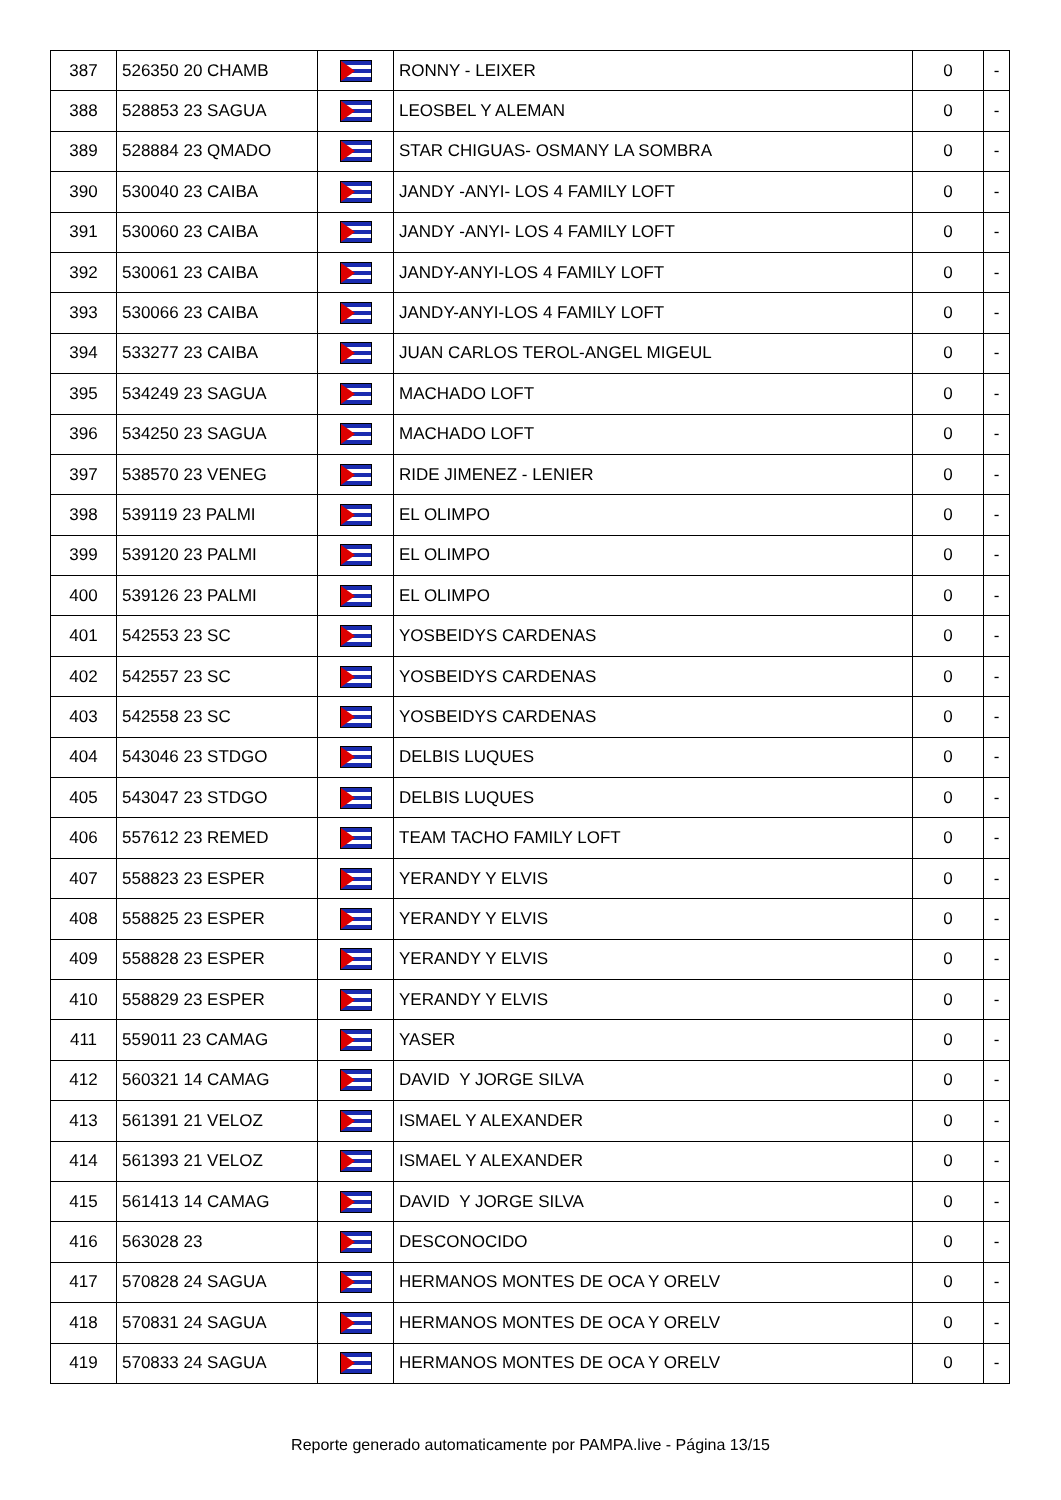| 387 | 526350 20 CHAMB | | RONNY - LEIXER | 0 | - |
| 388 | 528853 23 SAGUA | | LEOSBEL Y ALEMAN | 0 | - |
| 389 | 528884 23 QMADO | | STAR CHIGUAS- OSMANY LA SOMBRA | 0 | - |
| 390 | 530040 23 CAIBA | | JANDY -ANYI- LOS 4 FAMILY LOFT | 0 | - |
| 391 | 530060 23 CAIBA | | JANDY -ANYI- LOS 4 FAMILY LOFT | 0 | - |
| 392 | 530061 23 CAIBA | | JANDY-ANYI-LOS 4 FAMILY LOFT | 0 | - |
| 393 | 530066 23 CAIBA | | JANDY-ANYI-LOS 4 FAMILY LOFT | 0 | - |
| 394 | 533277 23 CAIBA | | JUAN CARLOS TEROL-ANGEL MIGEUL | 0 | - |
| 395 | 534249 23 SAGUA | | MACHADO LOFT | 0 | - |
| 396 | 534250 23 SAGUA | | MACHADO LOFT | 0 | - |
| 397 | 538570 23 VENEG | | RIDE JIMENEZ - LENIER | 0 | - |
| 398 | 539119 23 PALMI | | EL OLIMPO | 0 | - |
| 399 | 539120 23 PALMI | | EL OLIMPO | 0 | - |
| 400 | 539126 23 PALMI | | EL OLIMPO | 0 | - |
| 401 | 542553 23 SC | | YOSBEIDYS CARDENAS | 0 | - |
| 402 | 542557 23 SC | | YOSBEIDYS CARDENAS | 0 | - |
| 403 | 542558 23 SC | | YOSBEIDYS CARDENAS | 0 | - |
| 404 | 543046 23 STDGO | | DELBIS LUQUES | 0 | - |
| 405 | 543047 23 STDGO | | DELBIS LUQUES | 0 | - |
| 406 | 557612 23 REMED | | TEAM TACHO FAMILY LOFT | 0 | - |
| 407 | 558823 23 ESPER | | YERANDY Y ELVIS | 0 | - |
| 408 | 558825 23 ESPER | | YERANDY Y ELVIS | 0 | - |
| 409 | 558828 23 ESPER | | YERANDY Y ELVIS | 0 | - |
| 410 | 558829 23 ESPER | | YERANDY Y ELVIS | 0 | - |
| 411 | 559011 23 CAMAG | | YASER | 0 | - |
| 412 | 560321 14 CAMAG | | DAVID Y JORGE SILVA | 0 | - |
| 413 | 561391 21 VELOZ | | ISMAEL Y ALEXANDER | 0 | - |
| 414 | 561393 21 VELOZ | | ISMAEL Y ALEXANDER | 0 | - |
| 415 | 561413 14 CAMAG | | DAVID Y JORGE SILVA | 0 | - |
| 416 | 563028 23 | | DESCONOCIDO | 0 | - |
| 417 | 570828 24 SAGUA | | HERMANOS MONTES DE OCA Y ORELV | 0 | - |
| 418 | 570831 24 SAGUA | | HERMANOS MONTES DE OCA Y ORELV | 0 | - |
| 419 | 570833 24 SAGUA | | HERMANOS MONTES DE OCA Y ORELV | 0 | - |
Reporte generado automaticamente por PAMPA.live - Página 13/15